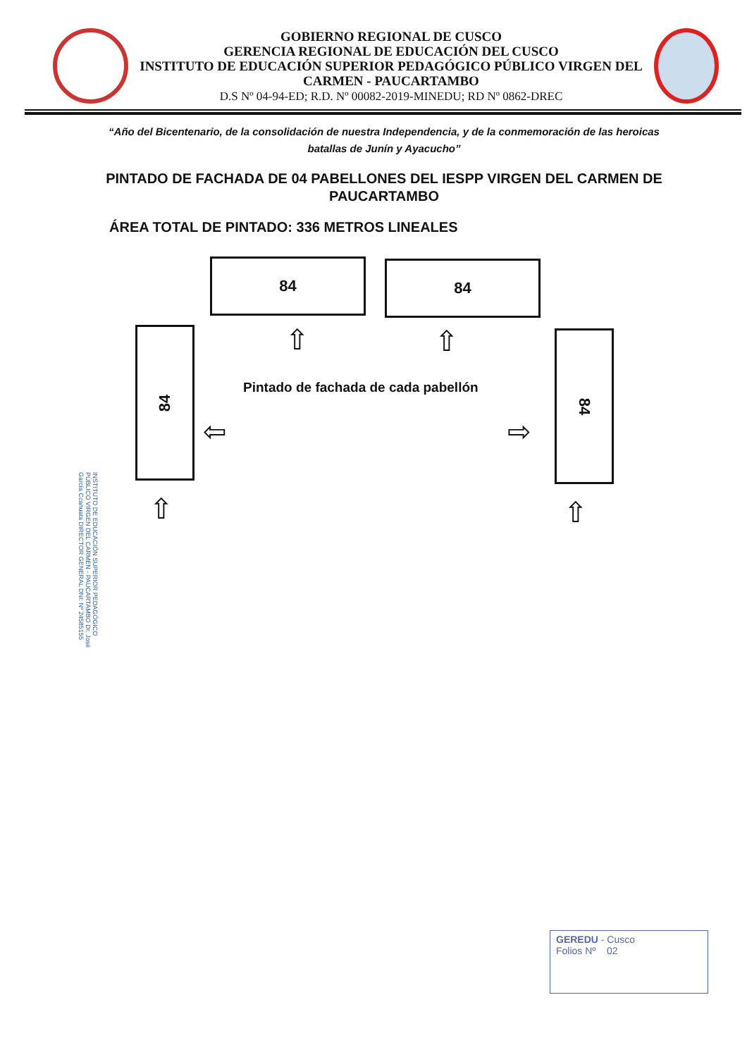GOBIERNO REGIONAL DE CUSCO
GERENCIA REGIONAL DE EDUCACIÓN DEL CUSCO
INSTITUTO DE EDUCACIÓN SUPERIOR PEDAGÓGICO PÚBLICO VIRGEN DEL CARMEN - PAUCARTAMBO
D.S Nº 04-94-ED; R.D. Nº 00082-2019-MINEDU; RD Nº 0862-DREC
“Año del Bicentenario, de la consolidación de nuestra Independencia, y de la conmemoración de las heroicas batallas de Junín y Ayacucho”
PINTADO DE FACHADA DE 04 PABELLONES DEL IESPP VIRGEN DEL CARMEN DE PAUCARTAMBO
ÁREA TOTAL DE PINTADO: 336 METROS LINEALES
84 84
⇧ ⇧
84 84
Pintado de fachada de cada pabellón
⇦ ⇨
⇧ ⇧
INSTITUTO DE EDUCACIÓN SUPERIOR PEDAGÓGICO PÚBLICO VIRGEN DEL CARMEN - PAUCARTAMBO Dr. José García Ccanuata DIRECTOR GENERAL DNI: Nº 24585155
GEREDU - Cusco
Folios Nº 02